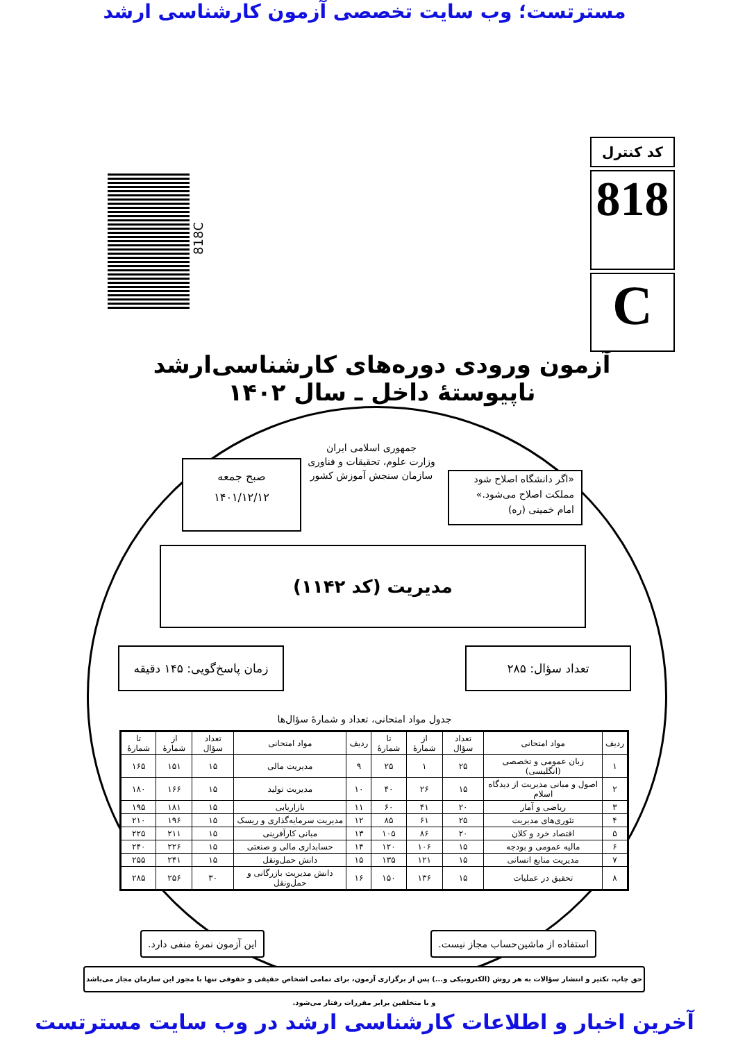مسترتست؛ وب سایت تخصصی آزمون کارشناسی ارشد
کد کنترل
818
C
818C
آزمون ورودی دوره‌های کارشناسی‌ارشد ناپیوستهٔ داخل ـ سال ۱۴۰۲
جمهوری اسلامی ایران
وزارت علوم، تحقیقات و فناوری
سازمان سنجش آموزش کشور
صبح جمعه
۱۴۰۱/۱۲/۱۲
«اگر دانشگاه اصلاح شود
مملکت اصلاح می‌شود.»
امام خمینی (ره)
مدیریت (کد ۱۱۴۲)
زمان پاسخ‌گویی: ۱۴۵ دقیقه
تعداد سؤال: ۲۸۵
جدول مواد امتحانی، تعداد و شمارهٔ سؤال‌ها
| ردیف | مواد امتحانی | تعداد سؤال | از شمارهٔ | تا شمارهٔ | ردیف | مواد امتحانی | تعداد سؤال | از شمارهٔ | تا شمارهٔ |
| --- | --- | --- | --- | --- | --- | --- | --- | --- | --- |
| ۱ | زبان عمومی و تخصصی (انگلیسی) | ۲۵ | ۱ | ۲۵ | ۹ | مدیریت مالی | ۱۵ | ۱۵۱ | ۱۶۵ |
| ۲ | اصول و مبانی مدیریت از دیدگاه اسلام | ۱۵ | ۲۶ | ۴۰ | ۱۰ | مدیریت تولید | ۱۵ | ۱۶۶ | ۱۸۰ |
| ۳ | ریاضی و آمار | ۲۰ | ۴۱ | ۶۰ | ۱۱ | بازاریابی | ۱۵ | ۱۸۱ | ۱۹۵ |
| ۴ | تئوری‌های مدیریت | ۲۵ | ۶۱ | ۸۵ | ۱۲ | مدیریت سرمایه‌گذاری و ریسک | ۱۵ | ۱۹۶ | ۲۱۰ |
| ۵ | اقتصاد خرد و کلان | ۲۰ | ۸۶ | ۱۰۵ | ۱۳ | مبانی کارآفرینی | ۱۵ | ۲۱۱ | ۲۲۵ |
| ۶ | مالیه عمومی و بودجه | ۱۵ | ۱۰۶ | ۱۲۰ | ۱۴ | حسابداری مالی و صنعتی | ۱۵ | ۲۲۶ | ۲۴۰ |
| ۷ | مدیریت منابع انسانی | ۱۵ | ۱۲۱ | ۱۳۵ | ۱۵ | دانش حمل‌ونقل | ۱۵ | ۲۴۱ | ۲۵۵ |
| ۸ | تحقیق در عملیات | ۱۵ | ۱۳۶ | ۱۵۰ | ۱۶ | دانش مدیریت بازرگانی و حمل‌ونقل | ۳۰ | ۲۵۶ | ۲۸۵ |
این آزمون نمرهٔ منفی دارد.
استفاده از ماشین‌حساب مجاز نیست.
حق چاپ، تکثیر و انتشار سؤالات به هر روش (الکترونیکی و...) پس از برگزاری آزمون، برای تمامی اشخاص حقیقی و حقوقی تنها با مجوز این سازمان مجاز می‌باشد و با متخلفین برابر مقررات رفتار می‌شود.
آخرین اخبار و اطلاعات کارشناسی ارشد در وب سایت مسترتست